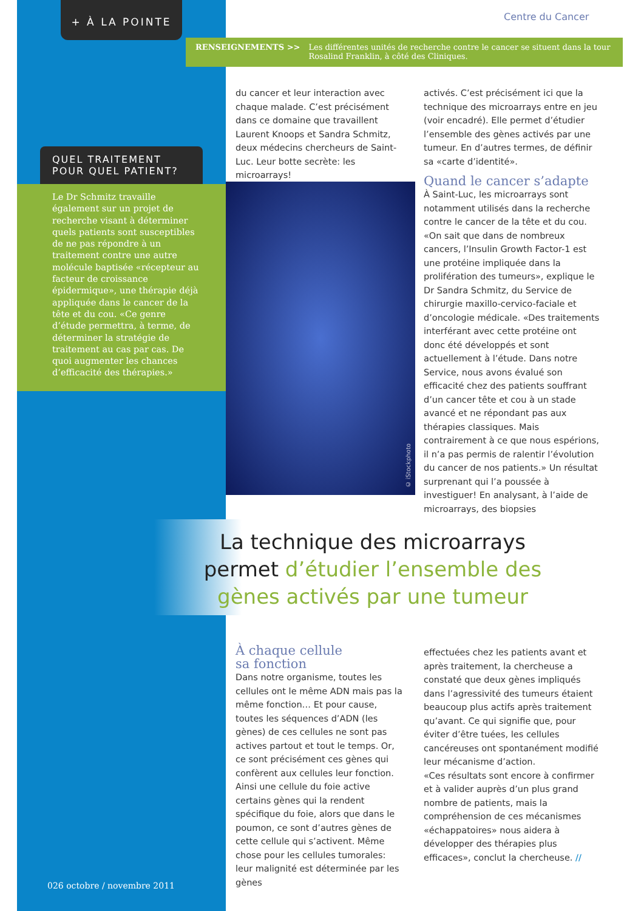+ À LA POINTE
Centre du Cancer
RENSEIGNEMENTS >> Les différentes unités de recherche contre le cancer se situent dans la tour Rosalind Franklin, à côté des Cliniques.
QUEL TRAITEMENT POUR QUEL PATIENT?
Le Dr Schmitz travaille également sur un projet de recherche visant à déterminer quels patients sont susceptibles de ne pas répondre à un traitement contre une autre molécule baptisée «récepteur au facteur de croissance épidermique», une thérapie déjà appliquée dans le cancer de la tête et du cou. «Ce genre d’étude permettra, à terme, de déterminer la stratégie de traitement au cas par cas. De quoi augmenter les chances d’efficacité des thérapies.»
du cancer et leur interaction avec chaque malade. C’est précisément dans ce domaine que travaillent Laurent Knoops et Sandra Schmitz, deux médecins chercheurs de Saint-Luc. Leur botte secrète: les microarrays!
© iStockphoto
activés. C’est précisément ici que la technique des microarrays entre en jeu (voir encadré). Elle permet d’étudier l’ensemble des gènes activés par une tumeur. En d’autres termes, de définir sa «carte d’identité».
Quand le cancer s’adapte
À Saint-Luc, les microarrays sont notamment utilisés dans la recherche contre le cancer de la tête et du cou. «On sait que dans de nombreux cancers, l’Insulin Growth Factor-1 est une protéine impliquée dans la prolifération des tumeurs», explique le Dr Sandra Schmitz, du Service de chirurgie maxillo-cervico-faciale et d’oncologie médicale. «Des traitements interférant avec cette protéine ont donc été développés et sont actuellement à l’étude. Dans notre Service, nous avons évalué son efficacité chez des patients souffrant d’un cancer tête et cou à un stade avancé et ne répondant pas aux thérapies classiques. Mais contrairement à ce que nous espérions, il n’a pas permis de ralentir l’évolution du cancer de nos patients.» Un résultat surprenant qui l’a poussée à investiguer! En analysant, à l’aide de microarrays, des biopsies
La technique des microarrays
permet d’étudier l’ensemble des
gènes activés par une tumeur
À chaque cellule
sa fonction
Dans notre organisme, toutes les cellules ont le même ADN mais pas la même fonction… Et pour cause, toutes les séquences d’ADN (les gènes) de ces cellules ne sont pas actives partout et tout le temps. Or, ce sont précisément ces gènes qui confèrent aux cellules leur fonction. Ainsi une cellule du foie active certains gènes qui la rendent spécifique du foie, alors que dans le poumon, ce sont d’autres gènes de cette cellule qui s’activent. Même chose pour les cellules tumorales: leur malignité est déterminée par les gènes
effectuées chez les patients avant et après traitement, la chercheuse a constaté que deux gènes impliqués dans l’agressivité des tumeurs étaient beaucoup plus actifs après traitement qu’avant. Ce qui signifie que, pour éviter d’être tuées, les cellules cancéreuses ont spontanément modifié leur mécanisme d’action.
«Ces résultats sont encore à confirmer et à valider auprès d’un plus grand nombre de patients, mais la compréhension de ces mécanismes «échappatoires» nous aidera à développer des thérapies plus efficaces», conclut la chercheuse. //
026 octobre / novembre 2011